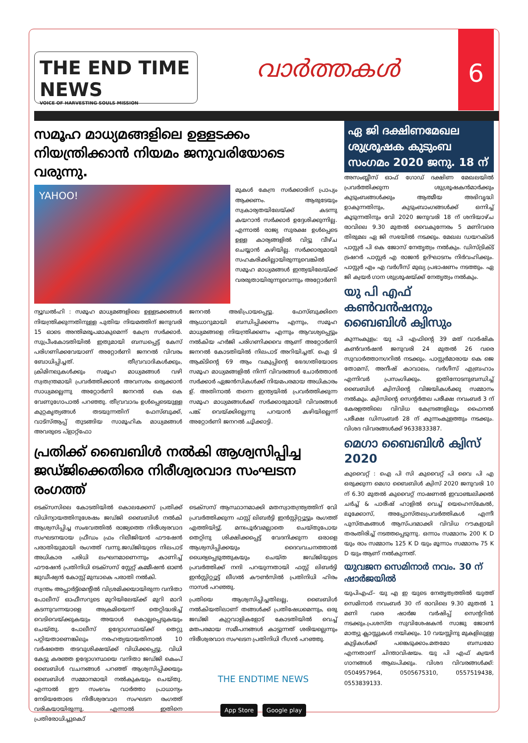THE END TIME NEWS
VOICE OF HARVESTING SOULS MISSION
വാർത്തകൾ
6
സമൂഹ മാധ്യമങ്ങളിലെ ഉള്ളടക്കം നിയന്ത്രിക്കാൻ നിയമം ജനുവരിയോടെ വരുന്നു.
YAHOO!
മുകൾ കേന്ദ്ര സർക്കാരിന് പ്രാപ്യം ആക്കണം. ആരുടേയും സ്വകാര്യതയിലേയ്ക്ക് കടന്നു കയറാൻ സർക്കാർ ഉദ്ദേശിക്കുന്നില്ല. എന്നാൽ രാജ്യ സുരക്ഷ ഉൾപ്പെടെ ഉള്ള കാര്യങ്ങളിൽ വിട്ടു വീഴ്ച ചെയ്യാൻ കഴിയില്ല. സർക്കാരുമായി സഹകരിക്കില്ലായിരുന്നുവെങ്കിൽ സമൂഹ മാധ്യമങ്ങൾ ഇന്ത്യയിലേയ്ക്ക് വരരുതായിരുന്നുവെന്നും അറ്റോർണി
ന്യൂഡൽഹി : സമൂഹ മാധ്യമങ്ങളിലെ ഉള്ളടക്കങ്ങൾ നിയന്ത്രിക്കുന്നതിനുള്ള പുതിയ നിയമത്തിന് ജനുവരി 15 ഓടെ അന്തിമരൂപമാകുമെന്ന് കേന്ദ്ര സർക്കാർ. സുപ്രീംകോടതിയിൽ ഇതുമായി ബന്ധപ്പെട്ട് കേസ് പരിഗണിക്കവേയാണ് അറ്റോർണി ജനറൽ വിവരം ബോധിപ്പിച്ചത്. തീവ്രവാദികൾക്കും, ക്രിമിനലുകൾക്കും സമൂഹ മാധ്യമങ്ങൾ വഴി സ്വതന്ത്രമായി പ്രവർത്തിക്കാൻ അവസരം ഒരുക്കാൻ സാധ്യമല്ലെന്നു അറ്റോർണി ജനറൽ കെ കെ വേണുഗോപാൽ പറഞ്ഞു. തീവ്രവാദം ഉൾപ്പെടെയുള്ള കുറ്റകൃത്യങ്ങൾ തടയുന്നതിന് ഫേസ്ബുക്ക്, വാട്സ്ആപ്പ് തുടങ്ങിയ സാമൂഹിക മാധ്യമങ്ങൾ അവരുടെ പ്ളാറ്റ്ഫോ
ജനറൽ അഭിപ്രായപ്പെട്ടു. ഫേസ്ബുക്കിനെ ആധാറുമായി ബന്ധിപ്പിക്കണം എന്നും, സമൂഹ മാധ്യമങ്ങളെ നിയന്ത്രിക്കണം എന്നും ആവശ്യപ്പെട്ടും നൽകിയ ഹർജി പരിഗണിക്കവെ ആണ് അറ്റോർണി ജനറൽ കോടതിയിൽ നിലപാട് അറിയിച്ചത്. ഐ ടി ആക്ടിന്റെ 69 ആം വകുപ്പിന്റെ ഭേദഗതിയോടെ സമൂഹ മാധ്യമങ്ങളിൽ നിന്ന് വിവരങ്ങൾ ചോർത്താൻ സർക്കാർ ഏജൻസികൾക്ക് നിയമപരമായ അധികാരം ഉ്. അതിനാൽ തന്നെ ഇന്ത്യയിൽ പ്രവർത്തിക്കുന്ന സമൂഹ മാധ്യമങ്ങൾക്ക് സർക്കാരുമായി വിവരങ്ങൾ പങ്ക് വെയ്ക്കില്ലെന്നു പറയാൻ കഴിയില്ലെന്ന് അറ്റോർണി ജനറൽ ചൂിക്കാട്ടി.
പ്രതിക്ക് ബൈബിൾ നൽകി ആശ്വസിപ്പിച്ച ജഡ്ജിക്കെതിരെ നിരീശ്വരവാദ സംഘടന രംഗത്ത്
ടെക്സസിലെ കോടതിയിൽ കൊലക്കേസ് പ്രതിക്ക് വിധിന്യായത്തിനുശേഷം ജഡ്ജി ബൈബിൾ നൽകി ആശ്വസിപ്പിച്ച സംഭവത്തിൽ രാജ്യത്തെ നിരീശ്വരവാദ സംഘടനയായ ഫ്രീഡം ഫ്രം റിലീജിയൻ ഫൗഷേൻ പരാതിയുമായി രംഗത്ത് വന്നു.ജഡ്ജിയുടെ നിലപാട് അധികാര പരിധി ലംഘനമാണെന്നും കാണിച്ച് ഫൗഷേൻ പ്രതിനിധി ടെക്സസ് സ്റ്റേറ്റ് കമ്മീഷൻ ഓൺ ജുഡീഷ്യൻ കോസ്റ്റ് മുമ്പാകെ പരാതി നൽകി.
സ്വന്തം അപ്പാർട്ട്മെന്റിൽ വിശ്രമിക്കയായിരുന്ന വനിതാ പോലീസ് ഓഫീസറുടെ മുറിയിലേയ്ക്ക് മുറി മാറി കടന്നുവന്നയാളെ അക്രമിയെന്ന് തെറ്റിദ്ധരിച്ച് വെടിവെയ്ക്കുകയും അയാൾ കൊല്ലപ്പെടുകയും ചെയ്തു. പോലീസ് ഉദ്യോഗസ്ഥയ്ക്ക് തെറ്റു പറ്റിയതാണെങ്കിലും നരഹത്യയായതിനാൽ 10 വർഷത്തെ തടവുശിക്ഷയ്ക്ക് വിധിക്കപ്പെട്ടു. വിധി കേട്ടു കരഞ്ഞ ഉദ്യോഗസ്ഥയെ വനിതാ ജഡ്ജി കെംപ് ബൈബിൾ വചനങ്ങൾ പറഞ്ഞ് ആശ്വസിപ്പിക്കയും ബൈബിൾ സമ്മാനമായി നൽകുകയും ചെയ്തു. എന്നാൽ ഈ സംഭവം വാർത്താ പ്രാധാന്യം നേടിയതോടെ നിരീശ്വരവാദ സംഘടന രംഗത്ത് വരികയായിരുന്നു. എന്നാൽ ഇതിനെ പ്രതിരോധിച്ചുകൊ്
ടെക്സസ് ആസ്ഥാനമാക്കി മതസ്വാതന്ത്ര്യത്തിന് വേി പ്രവർത്തിക്കുന്ന ഫസ്റ്റ് ലിബർട്ടി ഇൻസ്റ്റിറ്റ്യൂട്ടും രംഗത്ത് എത്തിയിട്ടു്. മനഃപൂർവമല്ലാതെ ചെയ്തുപോയ തെറ്റിനു ശിക്ഷിക്കപ്പെട്ട് വേദനിക്കുന്ന ഒരാളെ ആശ്വസിപ്പിക്കയും ദൈവവചനത്താൽ ധൈര്യപ്പെടുത്തുകയും ചെയ്ത ജഡ്ജിയുടെ പ്രവർത്തിക്ക് നന്ദി പറയുന്നതായി ഫസ്റ്റ് ലിബർട്ടി ഇൻസ്റ്റിറ്റ്യൂട്ട് ലീഗൽ കൗൺസിൽ പ്രതിനിധി ഹിരം നാസർ പറഞ്ഞു.
പ്രതിയെ ആശ്വസിപ്പിച്ചതിലല്ല, ബൈബിൾ നൽകിയതിലാണ് തങ്ങൾക്ക് പ്രതിഷേധമെന്നും, ഒരു ജഡ്ജി കുറ്റവാളികളോട് കോടതിയിൽ വെച്ച് മതപരമായ സമീപനങ്ങൾ കാട്ടുന്നത് ശരിയല്ലെന്നും നിരീശ്വരവാദ സംഘടന പ്രതിനിധി റീഗൻ പറഞ്ഞു.
THE ENDTIME NEWS
App Store Google play
ഏ ജി ദക്ഷിണമേഖല ശുശ്രൂഷക കുടുംബ സംഗമം 2020 ജനു. 18 ന്
അസംബ്ലീസ് ഓഫ് ഗോഡ് ദക്ഷിണ മേഖലയിൽ പ്രവർത്തിക്കുന്ന ശുശ്രൂഷകൻമാർക്കും കുടുംബങ്ങൾക്കും ആത്മീയ അഭിവൃദ്ധി ഉാകുന്നതിനും, കുടുംബാംഗങ്ങൾക്ക് ഒന്നിച്ച് കൂടുന്നതിനും വേി 2020 ജനുവരി 18 ന് ശനിയാഴ്ച രാവിലെ 9.30 മുതൽ വൈകുന്നേരം 5 മണിവരെ തിരുമല ഏ ജി സഭയിൽ നടക്കും. മേഖല ഡയറക്ടർ പാസ്റ്റർ പി കെ ജോസ് നേതൃത്വം നൽകും. ഡിസ്ട്രിക്ട് ട്രഷറർ പാസ്റ്റർ എ രാജൻ ഉദ്ഘാടനം നിർവഹിക്കും. പാസ്റ്റർ എം എ വർഗീസ് മുഖ്യ പ്രഭാഷണം നടത്തും. ഏ ജി ക്വയർ ഗാന ശുശ്രൂഷയ്ക്ക് നേതൃത്വം നൽകും.
യു പി എഫ് കൺവൻഷനും ബൈബിൾ ക്വിസും
കുന്നംകുളം: യു പി എഫിന്റെ 39 മത് വാർഷിക കൺവൻഷൻ ജനുവരി 24 മുതൽ 26 വരെ സുവാർത്താനഗറിൽ നടക്കും. പാസ്റ്റർമാരായ കെ ജെ തോമസ്, അനീഷ് കാവാലം, വർഗീസ് എബ്രഹാം എന്നിവർ പ്രസംഗിക്കും. ഇതിനോടനുബന്ധിച്ച് ബൈബിൾ ക്വിസിന്റെ വിജയികൾക്കു സമ്മാനം നൽകും. ക്വിസിന്റെ സെന്റർതല പരീക്ഷ നവംബർ 3 ന് കേരളത്തിലെ വിവിധ കേന്ദ്രങ്ങളിലും ഫൈനൽ പരീക്ഷ ഡിസംബർ 28 ന് കുന്നംകുളത്തും നടക്കും. വിശദ വിവരങ്ങൾക്ക് 9633833387.
മെഗാ ബൈബിൾ ക്വിസ് 2020
കുവൈറ്റ് : ഐ പി സി കുവൈറ്റ് പി വൈ പി എ ഒരുക്കുന്ന മെഗാ ബൈബിൾ ക്വിസ് 2020 ജനുവരി 10 ന് 6.30 മുതൽ കുവൈറ്റ് നാഷണൽ ഇവാഞ്ചലിക്കൽ ചർച്ച് & പാരീഷ് ഹാളിൽ വെച്ച് യെഹെസ്കേൽ, ലൂക്കോസ്, അപ്പോസ്തലപ്രവർത്തികൾ എന്നീ പുസ്തകങ്ങൾ ആസ്പദമാക്കി വിവിധ റൗകളായി തരംതിരിച്ച് നടത്തപ്പെടുന്നു. ഒന്നാം സമ്മാനം 200 K D യും രാം സമ്മാനം 125 K D യും മൂന്നാം സമ്മാനം 75 K D യും ആണ് നൽകുന്നത്.
യുവജന സെമിനാർ നവം. 30 ന് ഷാർജയിൽ
യുപിഎഫ്– യു എ ഇ യുടെ നേതൃത്വത്തിൽ യുത്ത് സെമിനാർ നവംബർ 30 ന് രാവിലെ 9.30 മുതൽ 1 മണി വരെ ഷാർജ വർഷിപ്പ് സെന്ററിൽ നടക്കും.പ്രശസ്ത സുവിശേഷകൻ സാജു ജോൺ മാത്യു ക്ലാസ്സുകൾ നയിക്കും. 10 വയസ്സിനു മുകളിലുള്ള കുട്ടികൾക്ക് പങ്കെടുക്കാം.മതമോ ബന്ധമോ എന്നതാണ് ചിന്താവിഷയം. യു പി എഫ് ക്വയർ ഗാനങ്ങൾ ആലപിക്കും. വിശദ വിവരങ്ങൾക്ക്: 0504957964, 0505675310, 0557519438, 0553839133.